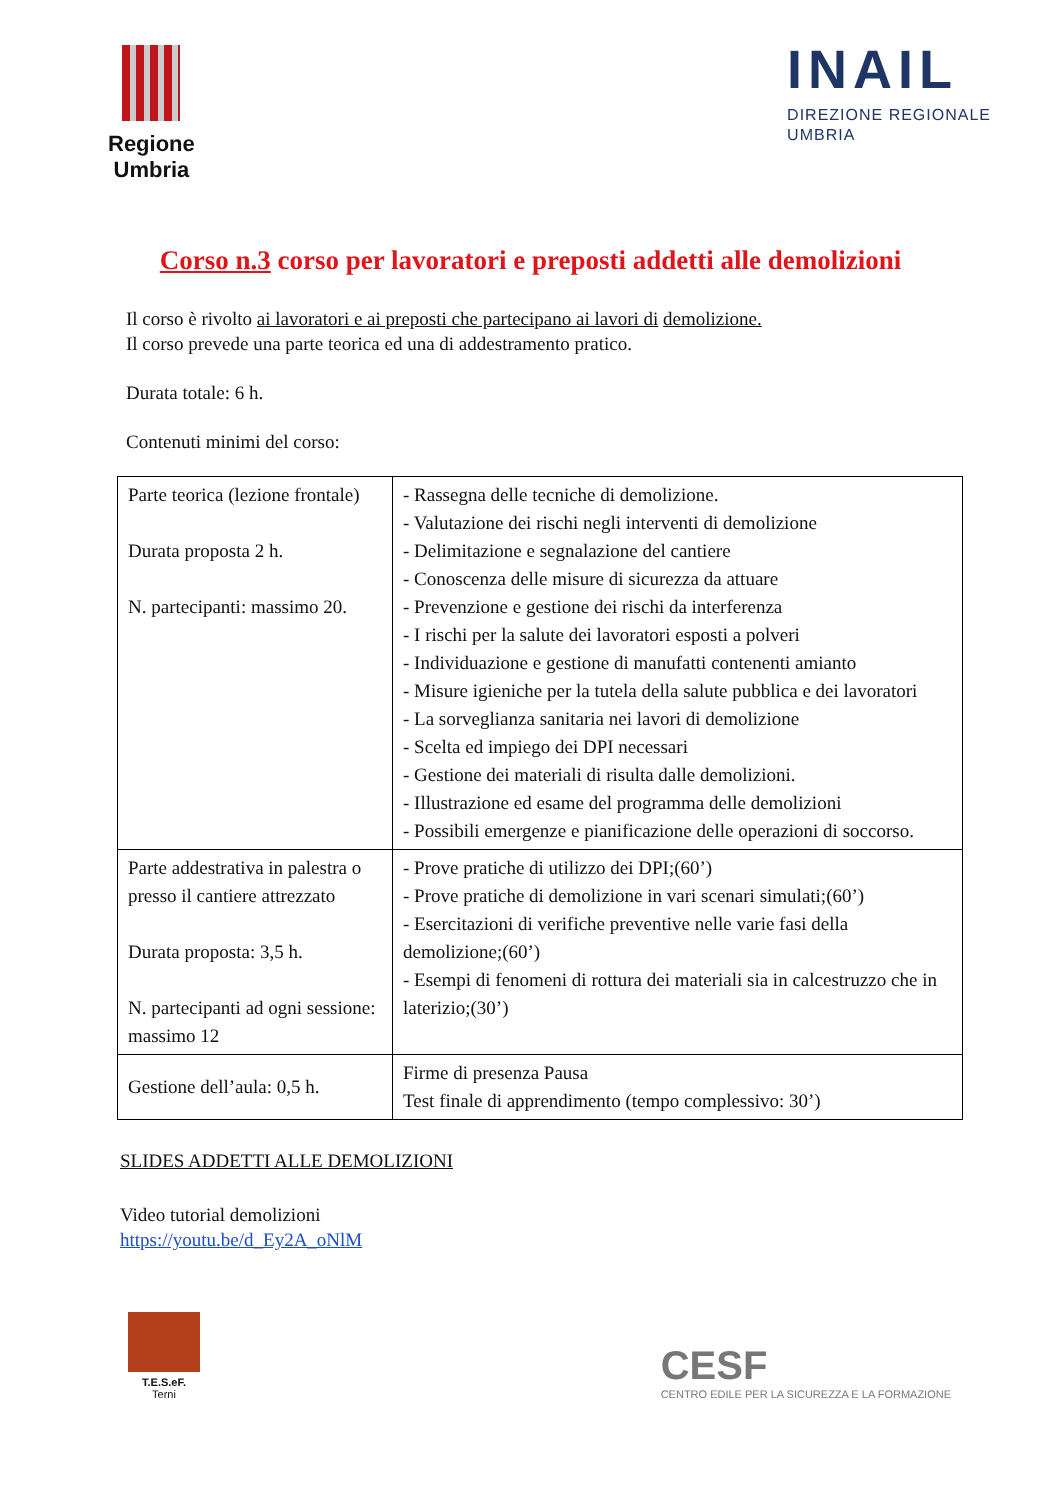Regione
Umbria
INAIL
DIREZIONE REGIONALE
UMBRIA
Corso n.3 corso per lavoratori e preposti addetti alle demolizioni
Il corso è rivolto ai lavoratori e ai preposti che partecipano ai lavori di demolizione.
Il corso prevede una parte teorica ed una di addestramento pratico.
Durata totale: 6 h.
Contenuti minimi del corso:
| Parte teorica (lezione frontale) Durata proposta 2 h. N. partecipanti: massimo 20. | - Rassegna delle tecniche di demolizione. - Valutazione dei rischi negli interventi di demolizione - Delimitazione e segnalazione del cantiere - Conoscenza delle misure di sicurezza da attuare - Prevenzione e gestione dei rischi da interferenza - I rischi per la salute dei lavoratori esposti a polveri - Individuazione e gestione di manufatti contenenti amianto - Misure igieniche per la tutela della salute pubblica e dei lavoratori - La sorveglianza sanitaria nei lavori di demolizione - Scelta ed impiego dei DPI necessari - Gestione dei materiali di risulta dalle demolizioni. - Illustrazione ed esame del programma delle demolizioni - Possibili emergenze e pianificazione delle operazioni di soccorso. |
| Parte addestrativa in palestra o presso il cantiere attrezzato Durata proposta: 3,5 h. N. partecipanti ad ogni sessione: massimo 12 | - Prove pratiche di utilizzo dei DPI;(60’) - Prove pratiche di demolizione in vari scenari simulati;(60’) - Esercitazioni di verifiche preventive nelle varie fasi della demolizione;(60’) - Esempi di fenomeni di rottura dei materiali sia in calcestruzzo che in laterizio;(30’) |
| Gestione dell’aula: 0,5 h. | Firme di presenza Pausa Test finale di apprendimento (tempo complessivo: 30’) |
SLIDES ADDETTI ALLE DEMOLIZIONI
Video tutorial demolizioni
https://youtu.be/d_Ey2A_oNlM
T.E.S.eF.
Terni
CESF
CENTRO EDILE PER LA SICUREZZA E LA FORMAZIONE